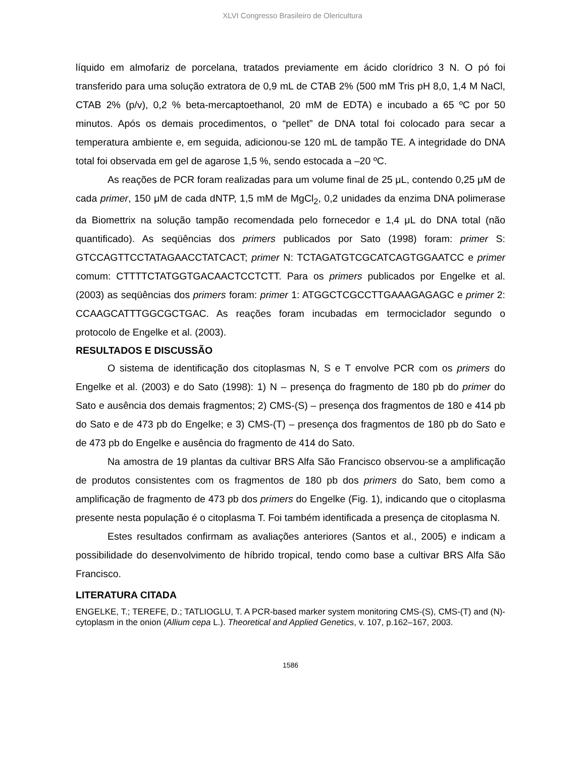XLVI Congresso Brasileiro de Olericultura
líquido em almofariz de porcelana, tratados previamente em ácido clorídrico 3 N. O pó foi transferido para uma solução extratora de 0,9 mL de CTAB 2% (500 mM Tris pH 8,0, 1,4 M NaCl, CTAB 2% (p/v), 0,2 % beta-mercaptoethanol, 20 mM de EDTA) e incubado a 65 ºC por 50 minutos. Após os demais procedimentos, o “pellet” de DNA total foi colocado para secar a temperatura ambiente e, em seguida, adicionou-se 120 mL de tampão TE. A integridade do DNA total foi observada em gel de agarose 1,5 %, sendo estocada a –20 ºC.
As reações de PCR foram realizadas para um volume final de 25 μL, contendo 0,25 μM de cada primer, 150 μM de cada dNTP, 1,5 mM de MgCl<sub>2</sub>, 0,2 unidades da enzima DNA polimerase da Biomettrix na solução tampão recomendada pelo fornecedor e 1,4 μL do DNA total (não quantificado). As seqüências dos primers publicados por Sato (1998) foram: primer S: GTCCAGTTCCTATAGAACCTATCACT; primer N: TCTAGATGTCGCATCAGTGGAATCC e primer comum: CTTTTCTATGGTGACAACTCCTCTT. Para os primers publicados por Engelke et al. (2003) as seqüências dos primers foram: primer 1: ATGGCTCGCCTTGAAAGAGAGC e primer 2: CCAAGCATTTGGCGCTGAC. As reações foram incubadas em termociclador segundo o protocolo de Engelke et al. (2003).
RESULTADOS E DISCUSSÃO
O sistema de identificação dos citoplasmas N, S e T envolve PCR com os primers do Engelke et al. (2003) e do Sato (1998): 1) N – presença do fragmento de 180 pb do primer do Sato e ausência dos demais fragmentos; 2) CMS-(S) – presença dos fragmentos de 180 e 414 pb do Sato e de 473 pb do Engelke; e 3) CMS-(T) – presença dos fragmentos de 180 pb do Sato e de 473 pb do Engelke e ausência do fragmento de 414 do Sato.
Na amostra de 19 plantas da cultivar BRS Alfa São Francisco observou-se a amplificação de produtos consistentes com os fragmentos de 180 pb dos primers do Sato, bem como a amplificação de fragmento de 473 pb dos primers do Engelke (Fig. 1), indicando que o citoplasma presente nesta população é o citoplasma T. Foi também identificada a presença de citoplasma N.
Estes resultados confirmam as avaliações anteriores (Santos et al., 2005) e indicam a possibilidade do desenvolvimento de híbrido tropical, tendo como base a cultivar BRS Alfa São Francisco.
LITERATURA CITADA
ENGELKE, T.; TEREFE, D.; TATLIOGLU, T. A PCR-based marker system monitoring CMS-(S), CMS-(T) and (N)-cytoplasm in the onion (Allium cepa L.). Theoretical and Applied Genetics, v. 107, p.162–167, 2003.
1586